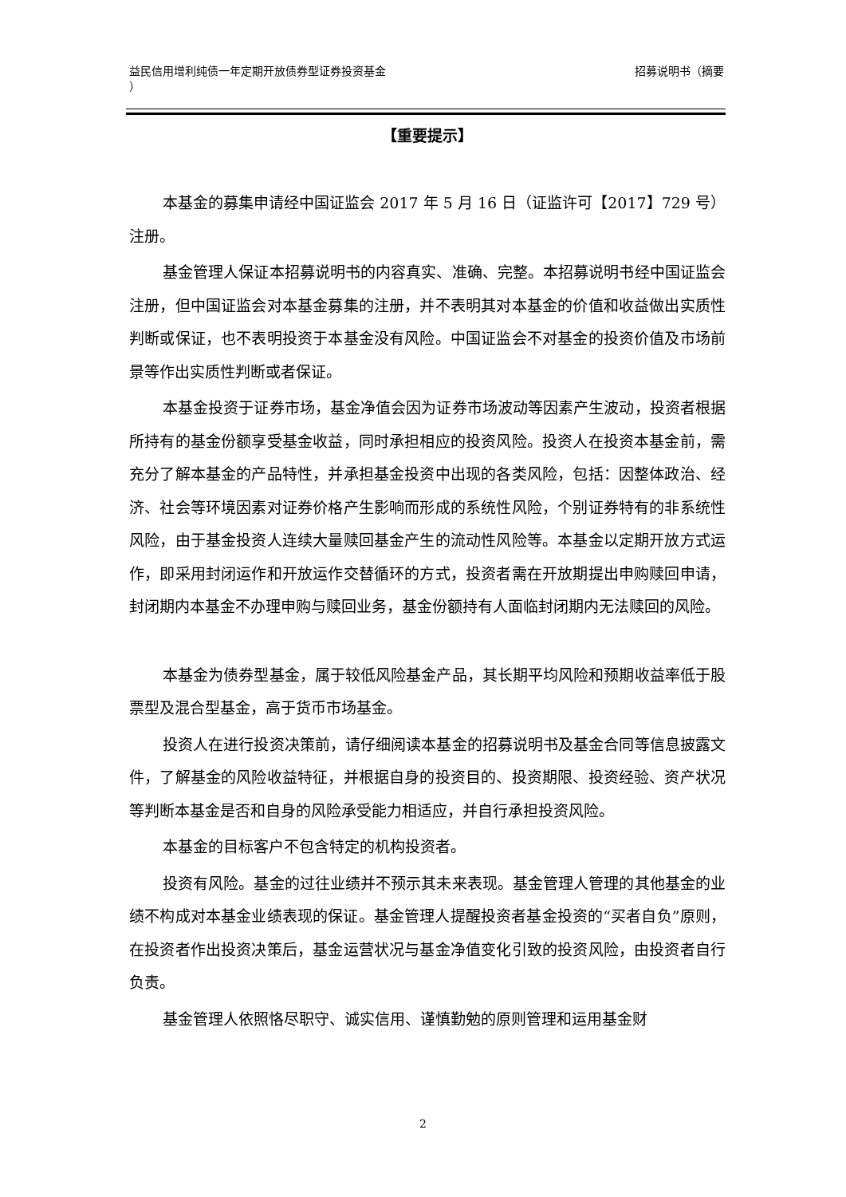益民信用增利纯债一年定期开放债券型证券投资基金
） 招募说明书（摘要
【重要提示】
本基金的募集申请经中国证监会 2017 年 5 月 16 日（证监许可【2017】729 号）注册。
基金管理人保证本招募说明书的内容真实、准确、完整。本招募说明书经中国证监会注册，但中国证监会对本基金募集的注册，并不表明其对本基金的价值和收益做出实质性判断或保证，也不表明投资于本基金没有风险。中国证监会不对基金的投资价值及市场前景等作出实质性判断或者保证。
本基金投资于证券市场，基金净值会因为证券市场波动等因素产生波动，投资者根据所持有的基金份额享受基金收益，同时承担相应的投资风险。投资人在投资本基金前，需充分了解本基金的产品特性，并承担基金投资中出现的各类风险，包括：因整体政治、经济、社会等环境因素对证券价格产生影响而形成的系统性风险，个别证券特有的非系统性风险，由于基金投资人连续大量赎回基金产生的流动性风险等。本基金以定期开放方式运作，即采用封闭运作和开放运作交替循环的方式，投资者需在开放期提出申购赎回申请，封闭期内本基金不办理申购与赎回业务，基金份额持有人面临封闭期内无法赎回的风险。
本基金为债券型基金，属于较低风险基金产品，其长期平均风险和预期收益率低于股票型及混合型基金，高于货币市场基金。
投资人在进行投资决策前，请仔细阅读本基金的招募说明书及基金合同等信息披露文件，了解基金的风险收益特征，并根据自身的投资目的、投资期限、投资经验、资产状况等判断本基金是否和自身的风险承受能力相适应，并自行承担投资风险。
本基金的目标客户不包含特定的机构投资者。
投资有风险。基金的过往业绩并不预示其未来表现。基金管理人管理的其他基金的业绩不构成对本基金业绩表现的保证。基金管理人提醒投资者基金投资的“买者自负”原则，在投资者作出投资决策后，基金运营状况与基金净值变化引致的投资风险，由投资者自行负责。
基金管理人依照恪尽职守、诚实信用、谨慎勤勉的原则管理和运用基金财
2